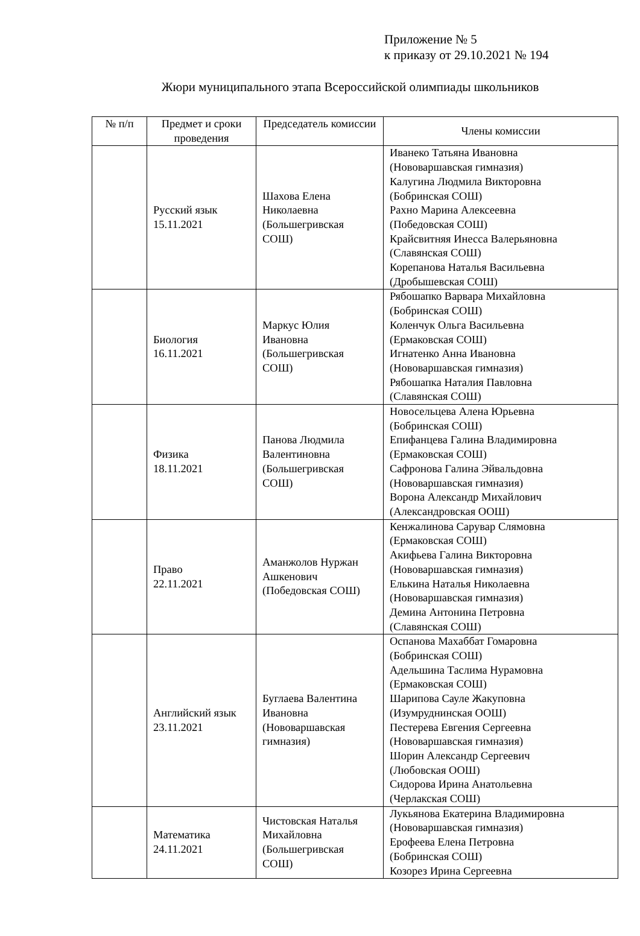Приложение № 5
к приказу от 29.10.2021 № 194
Жюри муниципального этапа Всероссийской олимпиады школьников
| № п/п | Предмет и сроки проведения | Председатель комиссии | Члены комиссии |
| --- | --- | --- | --- |
| | Русский язык 15.11.2021 | Шахова Елена Николаевна (Большегривская СОШ) | Иванеко Татьяна Ивановна (Нововаршавская гимназия) Калугина Людмила Викторовна (Бобринская СОШ) Рахно Марина Алексеевна (Победовская СОШ) Крайсвитняя Инесса Валерьяновна (Славянская СОШ) Корепанова Наталья Васильевна (Дробышевская СОШ) |
| | Биология 16.11.2021 | Маркус Юлия Ивановна (Большегривская СОШ) | Рябошапко Варвара Михайловна (Бобринская СОШ) Коленчук Ольга Васильевна (Ермаковская СОШ) Игнатенко Анна Ивановна (Нововаршавская гимназия) Рябошапка Наталия Павловна (Славянская СОШ) |
| | Физика 18.11.2021 | Панова Людмила Валентиновна (Большегривская СОШ) | Новосельцева Алена Юрьевна (Бобринская СОШ) Епифанцева Галина Владимировна (Ермаковская СОШ) Сафронова Галина Эйвальдовна (Нововаршавская гимназия) Ворона Александр Михайлович (Александровская ООШ) |
| | Право 22.11.2021 | Аманжолов Нуржан Ашкенович (Победовская СОШ) | Кенжалинова Сарувар Слямовна (Ермаковская СОШ) Акифьева Галина Викторовна (Нововаршавская гимназия) Елькина Наталья Николаевна (Нововаршавская гимназия) Демина Антонина Петровна (Славянская СОШ) |
| | Английский язык 23.11.2021 | Буглаева Валентина Ивановна (Нововаршавская гимназия) | Оспанова Махаббат Гомаровна (Бобринская СОШ) Адельшина Таслима Нурамовна (Ермаковская СОШ) Шарипова Сауле Жакуповна (Изумруднинская ООШ) Пестерева Евгения Сергеевна (Нововаршавская гимназия) Шорин Александр Сергеевич (Любовская ООШ) Сидорова Ирина Анатольевна (Черлакская СОШ) |
| | Математика 24.11.2021 | Чистовская Наталья Михайловна (Большегривская СОШ) | Лукьянова Екатерина Владимировна (Нововаршавская гимназия) Ерофеева Елена Петровна (Бобринская СОШ) Козорез Ирина Сергеевна |